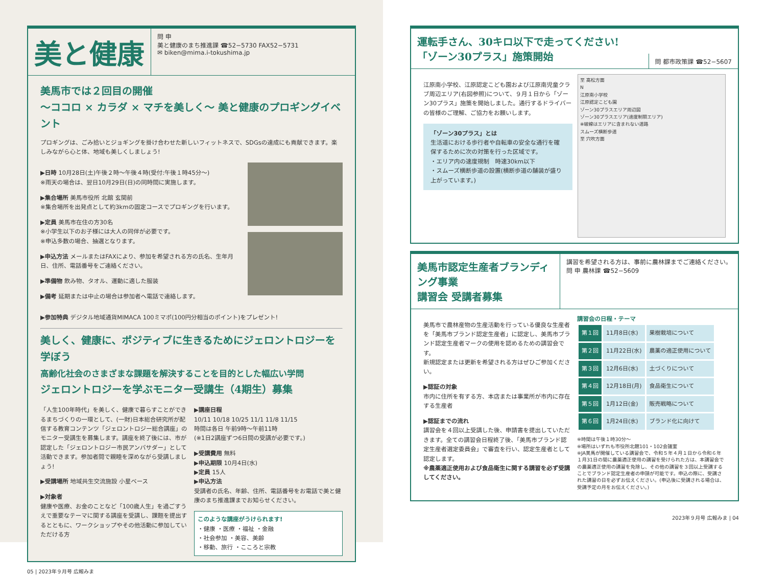美と健康
問 申
美と健康のまち推進課 ☎52−5730 FAX52−5731
✉ biken@mima.i-tokushima.jp
美馬市では２回目の開催
〜ココロ × カラダ × マチを美しく〜 美と健康のプロギングイベント
プロギングは、ごみ拾いとジョギングを掛け合わせた新しいフィットネスで、SDGsの達成にも貢献できます。楽しみながら心と体、地域も美しくしましょう!
▶日時 10月28日(土)午後２時〜午後４時(受付:午後１時45分〜)
※雨天の場合は、翌日10月29日(日)の同時間に実施します。
▶集合場所 美馬市役所 北館 玄関前
※集合場所を出発点として約3kmの固定コースでプロギングを行います。
▶定員 美馬市在住の方30名
※小学生以下のお子様には大人の同伴が必要です。
※申込多数の場合、抽選となります。
▶申込方法 メールまたはFAXにより、参加を希望される方の氏名、生年月日、住所、電話番号をご連絡ください。
▶準備物 飲み物、タオル、運動に適した服装
▶備考 延期または中止の場合は参加者へ電話で連絡します。
▶参加特典 デジタル地域通貨MIMACA 100ミマポ(100円分相当のポイント)をプレゼント!
美しく、健康に、ポジティブに生きるためにジェロントロジーを学ぼう
高齢化社会のさまざまな課題を解決することを目的とした幅広い学問
ジェロントロジーを学ぶモニター受講生（4期生）募集
「人生100年時代」を美しく、健康で暮らすことができるまちづくりの一環として、(一財)日本総合研究所が配信する教育コンテンツ「ジェロントロジー総合講座」のモニター受講生を募集します。講座を終了後には、市が認定した「ジェロントロジー市民アンバサダー」として活動できます。参加者間で親睦を深めながら受講しましょう!
▶受講場所 地域共生交流施設 小星ベース
▶対象者
健康や医療、お金のことなど「100歳人生」を過ごすうえで重要なテーマに関する講座を受講し、課題を提出するとともに、ワークショップやその他活動に参加していただける方
▶講座日程
10/11 10/18 10/25 11/1 11/8 11/15
時間は各日 午前9時〜午前11時
(※1日2講座ずつ6日間の受講が必要です。)
▶受講費用 無料
▶申込期限 10月4日(水)
▶定員 15人
▶申込方法
受講者の氏名、年齢、住所、電話番号をお電話で美と健康のまち推進課までお知らせください。
このような講座がうけられます!
・健康 ・医療 ・福祉 ・金融
・社会参加 ・美容、美齢
・移動、旅行 ・こころと宗教
05 | 2023年９月号 広報みま
運転手さん、30キロ以下で走ってください!
「ゾーン30プラス」施策開始
問 都市政策課 ☎52−5607
江原南小学校、江原認定こども園および江原南児童クラブ周辺エリア(右図参照)について、９月１日から「ゾーン30プラス」施策を開始しました。通行するドライバーの皆様のご理解、ご協力をお願いします。
「ゾーン30プラス」とは
生活道における歩行者や自転車の安全な通行を確保するために次の対策を行った区域です。
・エリア内の速度規制　時速30km以下
・スムーズ横断歩道の設置(横断歩道の舗装が盛り上がっています。)
至 高松方面
N
江原南小学校
江原認定こども園
ゾーン30プラスエリア周辺図
ゾーン30プラスエリア(速度制限エリア)
※破線はエリアに含まれない道路
スムーズ横断歩道
至 穴吹方面
美馬市認定生産者ブランディング事業
講習会 受講者募集
講習を希望される方は、事前に農林課までご連絡ください。
問 申 農林課 ☎52−5609
美馬市で農林産物の生産活動を行っている優良な生産者を「美馬市ブランド認定生産者」に認定し、美馬市ブランド認定生産者マークの使用を認めるための講習会です。
新規認定または更新を希望される方はぜひご参加ください。
▶認証の対象
市内に住所を有する方、本店または事業所が市内に存在する生産者
▶認証までの流れ
講習会を４回以上受講した後、申請書を提出していただきます。全ての講習会日程終了後、「美馬市ブランド認定生産者選定委員会」で審査を行い、認定生産者として認定します。
※農薬適正使用および食品衛生に関する講習を必ず受講してください。
講習会の日程・テーマ
| 第１回 | 11月8日(水) | 果樹栽培について |
| 第２回 | 11月22日(水) | 農薬の適正使用について |
| 第３回 | 12月6日(水) | 土づくりについて |
| 第４回 | 12月18日(月) | 食品衛生について |
| 第５回 | 1月12日(金) | 販売戦略について |
| 第６回 | 1月24日(水) | ブランド化に向けて |
※時間は午後１時30分〜
※場所はいずれも市役所北館101・102会議室
※JA美馬が開催している講習会で、令和５年４月１日から令和６年１月31日の間に農薬適正使用の講習を受けられた方は、本講習会での農薬適正使用の講習を免除し、その他の講習を３回以上受講することでブランド認定生産者の申請が可能です。申込の際に、受講された講習の日を必ずお伝えください。(申込後に受講される場合は、受講予定の月をお伝えください。)
2023年９月号 広報みま | 04